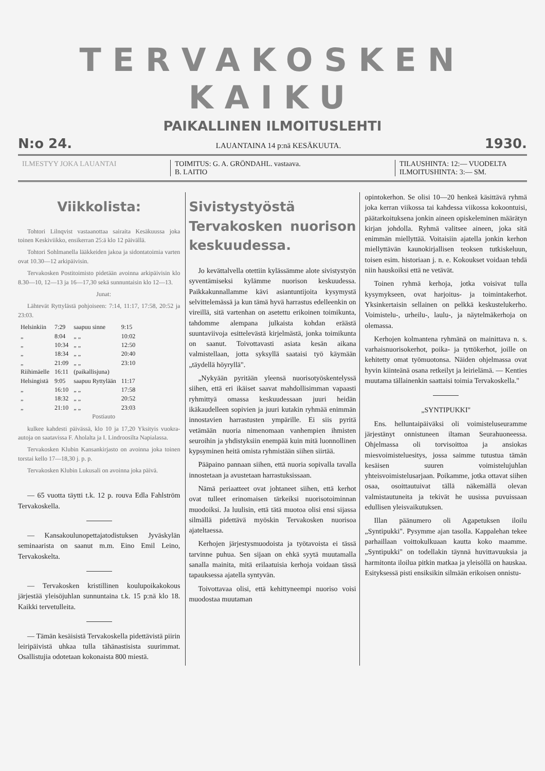TERVAKOSKEN KAIKU
PAIKALLINEN ILMOITUSLEHTI
N:o 24. LAUANTAINA 14 p:nä KESÄKUUTA. 1930.
ILMESTYY JOKA LAUANTAI TOIMITUS: G. A. GRÖNDAHL. vastaava.
B. LAITIO
TILAUSHINTA: 12:— VUODELTA
ILMOITUSHINTA: 3:— SM.
Viikkolista:
Tohtori Lilnqvist vastaanottaa sairaita Kesäkuussa joka toinen Keskiviikko, ensikerran 25:ä klo 12 päivällä.
Tohtori Sohlmanella lääkkeiden jakoa ja sidontatoimia varten ovat 10.30—12 arkipäivisin.
Tervakosken Postitoimisto pidetään avoinna arkipäivisin klo 8.30—10, 12—13 ja 16—17,30 sekä sunnuntaisin klo 12—13.
Junat:
Lähtevät Ryttylästä pohjoiseen: 7:14, 11:17, 17:58, 20:52 ja 23:03.
| Helsinkiin | 7:29 | saapuu sinne | 9:15 |
| „ | 8:04 | „ „ | 10:02 |
| „ | 10:34 | „ „ | 12:50 |
| „ | 18:34 | „ „ | 20:40 |
| „ | 21:09 | „ „ | 23:10 |
| Riihimäelle | 16:11 | (paikallisjuna) | |
| Helsingistä | 9:05 | saapuu Ryttylään | 11:17 |
| „ | 16:10 | „ „ | 17:58 |
| „ | 18:32 | „ „ | 20:52 |
| „ | 21:10 | „ „ | 23:03 |
Postiauto
kulkee kahdesti päivässä, klo 10 ja 17,20 Yksityis vuokra-autoja on saatavissa F. Aholalta ja I. Lindroosilta Napialassa.
Tervakosken Klubin Kansankirjasto on avoinna joka toinen torstai kello 17—18,30 j. p. p.
Tervakosken Klubin Lukusali on avoinna joka päivä.
— 65 vuotta täytti t.k. 12 p. rouva Edla Fahlström Tervakoskella.
— Kansakoulunopettajatodistuksen Jyväskylän seminaarista on saanut m.m. Eino Emil Leino, Tervakoskelta.
— Tervakosken kristillinen koulupoikakokous järjestää yleisöjuhlan sunnuntaina t.k. 15 p:nä klo 18. Kaikki tervetulleita.
— Tämän kesäisistä Tervakoskella pidettävistä piirin leiripäivistä uhkaa tulla tähänastisista suurimmat. Osallistujia odotetaan kokonaista 800 miestä.
Sivistystyöstä Tervakosken nuorison keskuudessa.
Jo kevättalvella otettiin kylässämme alote sivistystyön syventämiseksi kylämme nuorison keskuudessa. Paikkakunnallamme kävi asiantuntijoita kysymystä selvittelemässä ja kun tämä hyvä harrastus edelleenkin on vireillä, sitä vartenhan on asetettu erikoinen toimikunta, tahdomme alempana julkaista kohdan eräästä suuntaviivoja esittelevästä kirjelmästä, jonka toimikunta on saanut. Toivottavasti asiata kesän aikana valmistellaan, jotta syksyllä saataisi työ käymään „täydellä höyryllä".
„Nykyään pyritään yleensä nuorisotyöskentelyssä siihen, että eri ikäiset saavat mahdollisimman vapaasti ryhmittyä omassa keskuudessaan juuri heidän ikäkaudelleen sopivien ja juuri kutakin ryhmää enimmän innostavien harrastusten ympärille. Ei siis pyritä vetämään nuoria nimenomaan vanhempien ihmisten seuroihin ja yhdistyksiin enempää kuin mitä luonnollinen kypsyminen heitä omista ryhmistään siihen siirtää.
Pääpaino pannaan siihen, että nuoria sopivalla tavalla innostetaan ja avustetaan harrastuksissaan.
Nämä periaatteet ovat johtaneet siihen, että kerhot ovat tulleet erinomaisen tärkeiksi nuorisotoiminnan muodoiksi. Ja luulisin, että tätä muotoa olisi ensi sijassa silmällä pidettävä myöskin Tervakosken nuorisoa ajateltaessa.
Kerhojen järjestysmuodoista ja työtavoista ei tässä tarvinne puhua. Sen sijaan on ehkä syytä muutamalla sanalla mainita, mitä erilaatuisia kerhoja voidaan tässä tapauksessa ajatella syntyvän.
Toivottavaa olisi, että kehittyneempi nuoriso voisi muodostaa muutaman
opintokerhon. Se olisi 10—20 henkeä käsittävä ryhmä joka kerran viikossa tai kahdessa viikossa kokoontuisi, päätarkoituksena jonkin aineen opiskeleminen määrätyn kirjan johdolla. Ryhmä valitsee aineen, joka sitä enimmän miellyttää. Voitaisiin ajatella jonkin kerhon miellyttävän kaunokirjallisen teoksen tutkiskeluun, toisen esim. historiaan j. n. e. Kokoukset voidaan tehdä niin hauskoiksi että ne vetävät.
Toinen ryhmä kerhoja, jotka voisivat tulla kysymykseen, ovat harjoitus- ja toimintakerhot. Yksinkertaisin sellainen on pelkkä keskustelukerho. Voimistelu-, urheilu-, laulu-, ja näytelmäkerhoja on olemassa.
Kerhojen kolmantena ryhmänä on mainittava n. s. varhaisnuorisokerhot, poika- ja tyttökerhot, joille on kehitetty omat työmuotonsa. Näiden ohjelmassa ovat hyvin kiinteänä osana retkeilyt ja leirielämä. — Kenties muutama tällainenkin saattaisi toimia Tervakoskella."
„SYNTIPUKKI"
Ens. helluntaipäiväksi oli voimisteluseuramme järjestänyt onnistuneen iltaman Seurahuoneessa. Ohjelmassa oli torvisoittoa ja ansiokas miesvoimisteluesitys, jossa saimme tutustua tämän kesäisen suuren voimistelujuhlan yhteisvoimistelusarjaan. Poikamme, jotka ottavat siihen osaa, osoittautuivat tällä näkemällä olevan valmistautuneita ja tekivät he uusissa puvuissaan edullisen yleisvaikutuksen.
Illan päänumero oli Agapetuksen iloilu „Syntipukki". Pysymme ajan tasolla. Kappalehan tekee parhaillaan voittokulkuaan kautta koko maamme. „Syntipukki" on todellakin täynnä huvittavuuksia ja harmitonta iloilua pitkin matkaa ja yleisöllä on hauskaa. Esityksessä pisti ensiksikin silmään erikoisen onnistu-